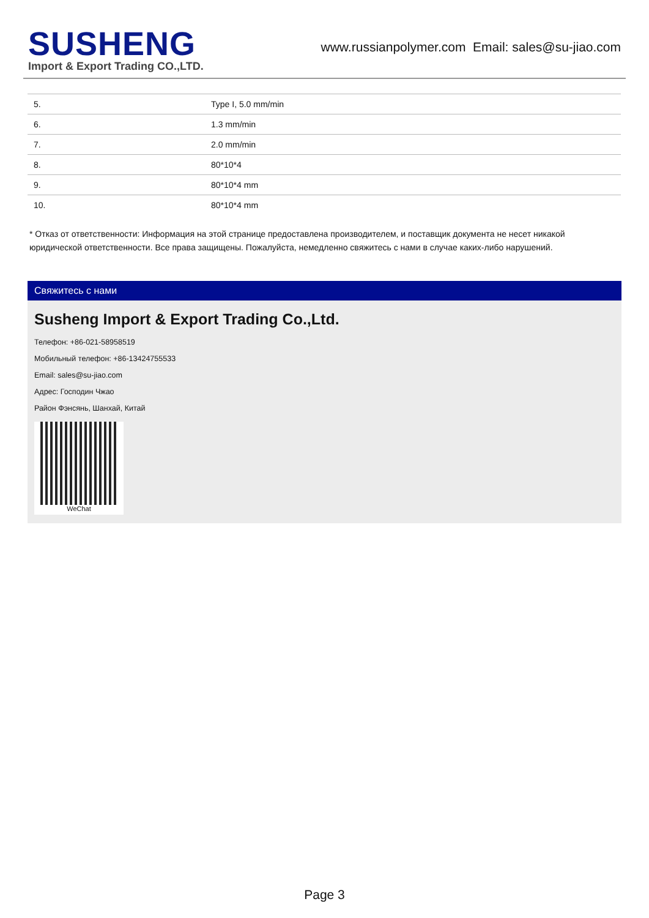SUSHENG
Import & Export Trading CO.,LTD.
www.russianpolymer.com Email: sales@su-jiao.com
| 5. | Type I, 5.0 mm/min |
| 6. | 1.3 mm/min |
| 7. | 2.0 mm/min |
| 8. | 80*10*4 |
| 9. | 80*10*4 mm |
| 10. | 80*10*4 mm |
* Отказ от ответственности: Информация на этой странице предоставлена производителем, и поставщик документа не несет никакой юридической ответственности. Все права защищены. Пожалуйста, немедленно свяжитесь с нами в случае каких-либо нарушений.
Свяжитесь с нами
Susheng Import & Export Trading Co.,Ltd.
Телефон: +86-021-58958519
Мобильный телефон: +86-13424755533
Email: sales@su-jiao.com
Адрес: Господин Чжао
Район Фэнсянь, Шанхай, Китай
WeChat
Page 3